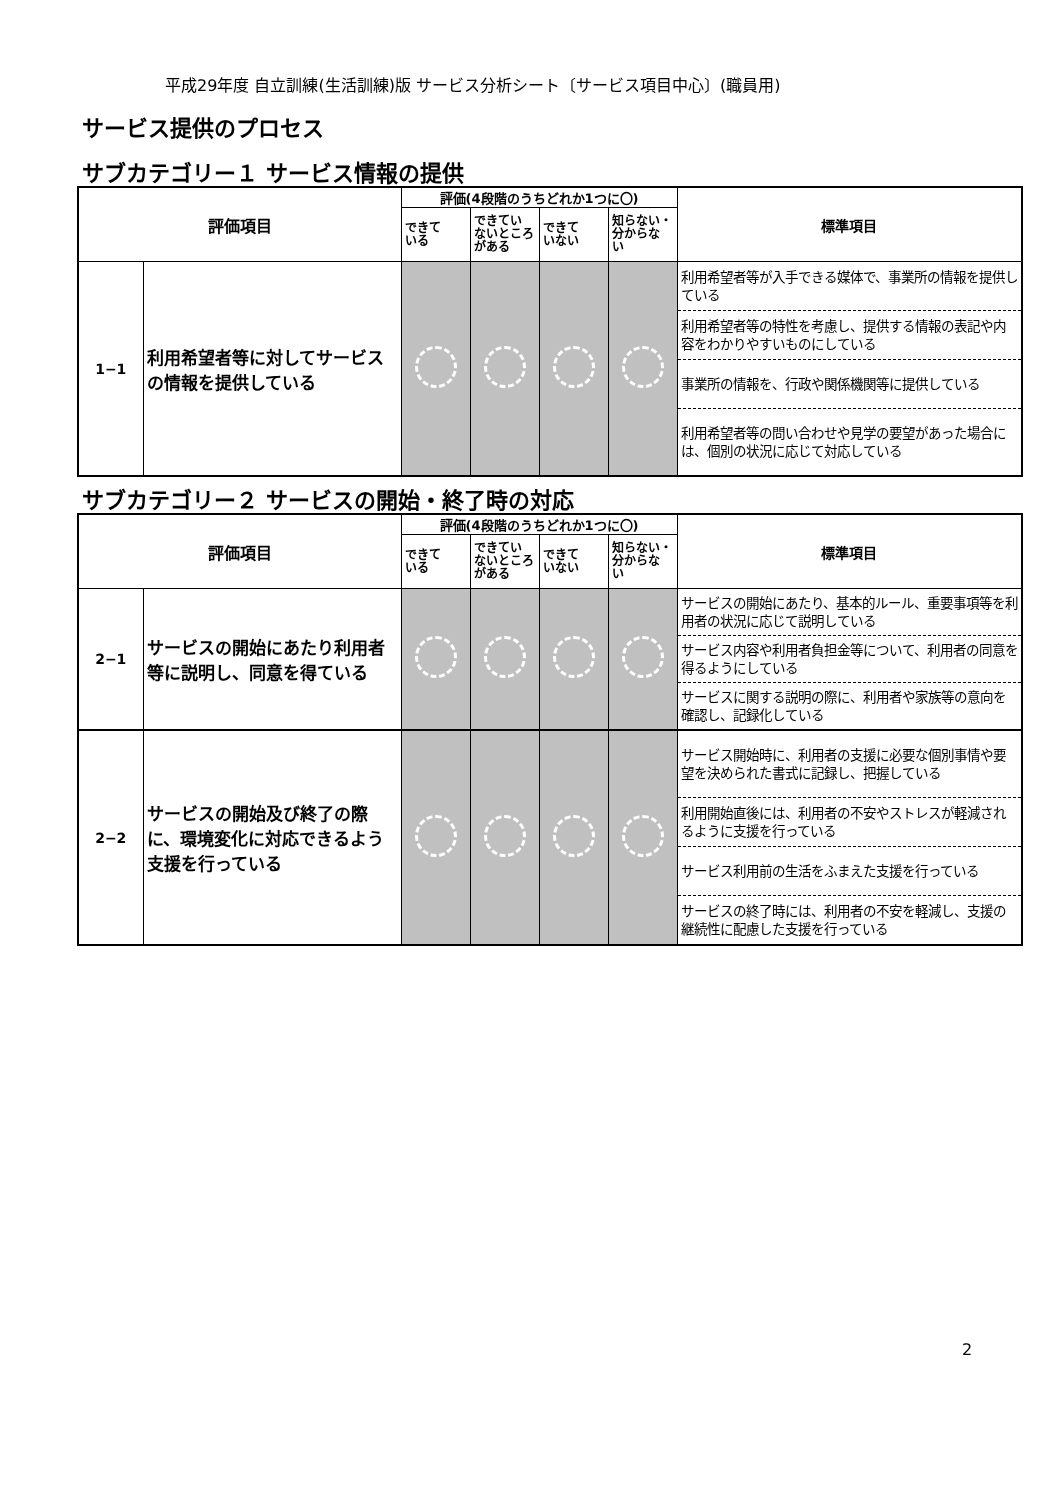平成29年度 自立訓練(生活訓練)版 サービス分析シート〔サービス項目中心〕(職員用)
サービス提供のプロセス
サブカテゴリー１ サービス情報の提供
| 評価項目 | | 評価(4段階のうちどれか1つに〇) | | | | 標準項目 |
| --- | --- | --- | --- | --- | --- | --- |
| | | できて いる | できてい ないところ がある | できて いない | 知らない・ 分からな い | |
| 1−1 | 利用希望者等に対してサービスの情報を提供している | | | | | 利用希望者等が入手できる媒体で、事業所の情報を提供している |
| | | | | | | 利用希望者等の特性を考慮し、提供する情報の表記や内容をわかりやすいものにしている |
| | | | | | | 事業所の情報を、行政や関係機関等に提供している |
| | | | | | | 利用希望者等の問い合わせや見学の要望があった場合には、個別の状況に応じて対応している |
サブカテゴリー２ サービスの開始・終了時の対応
| 評価項目 | | 評価(4段階のうちどれか1つに〇) | | | | 標準項目 |
| --- | --- | --- | --- | --- | --- | --- |
| | | できて いる | できてい ないところ がある | できて いない | 知らない・ 分からな い | |
| 2−1 | サービスの開始にあたり利用者等に説明し、同意を得ている | | | | | サービスの開始にあたり、基本的ルール、重要事項等を利用者の状況に応じて説明している |
| | | | | | | サービス内容や利用者負担金等について、利用者の同意を得るようにしている |
| | | | | | | サービスに関する説明の際に、利用者や家族等の意向を確認し、記録化している |
| 2−2 | サービスの開始及び終了の際に、環境変化に対応できるよう支援を行っている | | | | | サービス開始時に、利用者の支援に必要な個別事情や要望を決められた書式に記録し、把握している |
| | | | | | | 利用開始直後には、利用者の不安やストレスが軽減されるように支援を行っている |
| | | | | | | サービス利用前の生活をふまえた支援を行っている |
| | | | | | | サービスの終了時には、利用者の不安を軽減し、支援の継続性に配慮した支援を行っている |
2